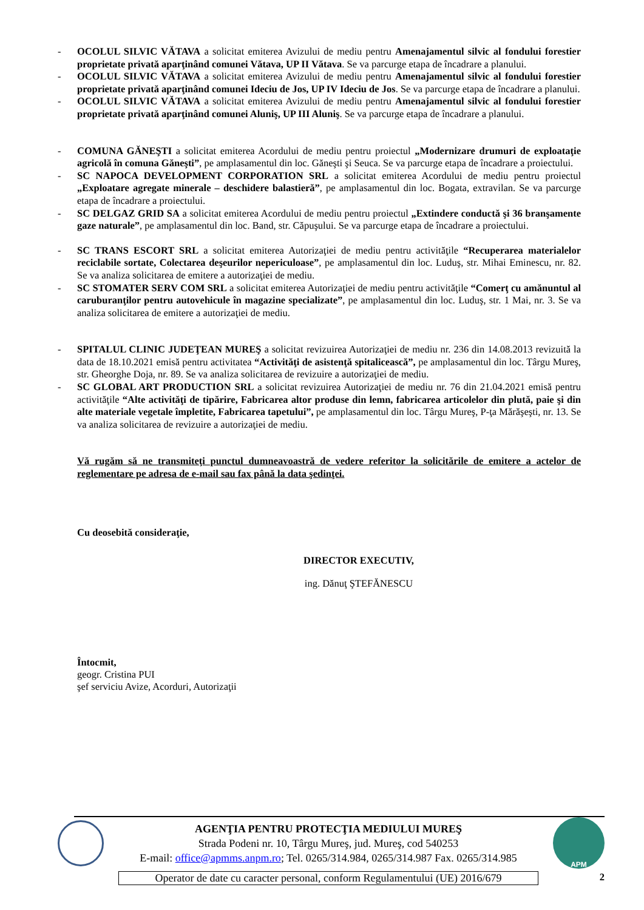- OCOLUL SILVIC VĂTAVA a solicitat emiterea Avizului de mediu pentru Amenajamentul silvic al fondului forestier proprietate privată aparţinând comunei Vătava, UP II Vătava. Se va parcurge etapa de încadrare a planului.
- OCOLUL SILVIC VĂTAVA a solicitat emiterea Avizului de mediu pentru Amenajamentul silvic al fondului forestier proprietate privată aparţinând comunei Ideciu de Jos, UP IV Ideciu de Jos. Se va parcurge etapa de încadrare a planului.
- OCOLUL SILVIC VĂTAVA a solicitat emiterea Avizului de mediu pentru Amenajamentul silvic al fondului forestier proprietate privată aparţinând comunei Aluniş, UP III Aluniş. Se va parcurge etapa de încadrare a planului.
- COMUNA GĂNEŞTI a solicitat emiterea Acordului de mediu pentru proiectul „Modernizare drumuri de exploataţie agricolă în comuna Găneşti”, pe amplasamentul din loc. Găneşti şi Seuca. Se va parcurge etapa de încadrare a proiectului.
- SC NAPOCA DEVELOPMENT CORPORATION SRL a solicitat emiterea Acordului de mediu pentru proiectul „Exploatare agregate minerale – deschidere balastieră”, pe amplasamentul din loc. Bogata, extravilan. Se va parcurge etapa de încadrare a proiectului.
- SC DELGAZ GRID SA a solicitat emiterea Acordului de mediu pentru proiectul „Extindere conductă şi 36 branşamente gaze naturale”, pe amplasamentul din loc. Band, str. Căpuşului. Se va parcurge etapa de încadrare a proiectului.
- SC TRANS ESCORT SRL a solicitat emiterea Autorizaţiei de mediu pentru activităţile “Recuperarea materialelor reciclabile sortate, Colectarea deşeurilor nepericuloase”, pe amplasamentul din loc. Luduş, str. Mihai Eminescu, nr. 82. Se va analiza solicitarea de emitere a autorizaţiei de mediu.
- SC STOMATER SERV COM SRL a solicitat emiterea Autorizaţiei de mediu pentru activităţile “Comerţ cu amănuntul al caruburanţilor pentru autovehicule în magazine specializate”, pe amplasamentul din loc. Luduş, str. 1 Mai, nr. 3. Se va analiza solicitarea de emitere a autorizaţiei de mediu.
- SPITALUL CLINIC JUDEŢEAN MUREŞ a solicitat revizuirea Autorizaţiei de mediu nr. 236 din 14.08.2013 revizuită la data de 18.10.2021 emisă pentru activitatea “Activităţi de asistenţă spitalicească”, pe amplasamentul din loc. Târgu Mureş, str. Gheorghe Doja, nr. 89. Se va analiza solicitarea de revizuire a autorizaţiei de mediu.
- SC GLOBAL ART PRODUCTION SRL a solicitat revizuirea Autorizaţiei de mediu nr. 76 din 21.04.2021 emisă pentru activităţile “Alte activităţi de tipărire, Fabricarea altor produse din lemn, fabricarea articolelor din plută, paie şi din alte materiale vegetale împletite, Fabricarea tapetului”, pe amplasamentul din loc. Târgu Mureş, P-ţa Mărăşeşti, nr. 13. Se va analiza solicitarea de revizuire a autorizaţiei de mediu.
Vă rugăm să ne transmiteţi punctul dumneavoastră de vedere referitor la solicitările de emitere a actelor de reglementare pe adresa de e-mail sau fax până la data şedinţei.
Cu deosebită consideraţie,
DIRECTOR EXECUTIV,
ing. Dănuţ ŞTEFĂNESCU
Întocmit,
geogr. Cristina PUI
şef serviciu Avize, Acorduri, Autorizaţii
AGENŢIA PENTRU PROTECŢIA MEDIULUI MUREŞ
Strada Podeni nr. 10, Târgu Mureş, jud. Mureş, cod 540253
E-mail: office@apmms.anpm.ro; Tel. 0265/314.984, 0265/314.987 Fax. 0265/314.985
APM
Operator de date cu caracter personal, conform Regulamentului (UE) 2016/679
2